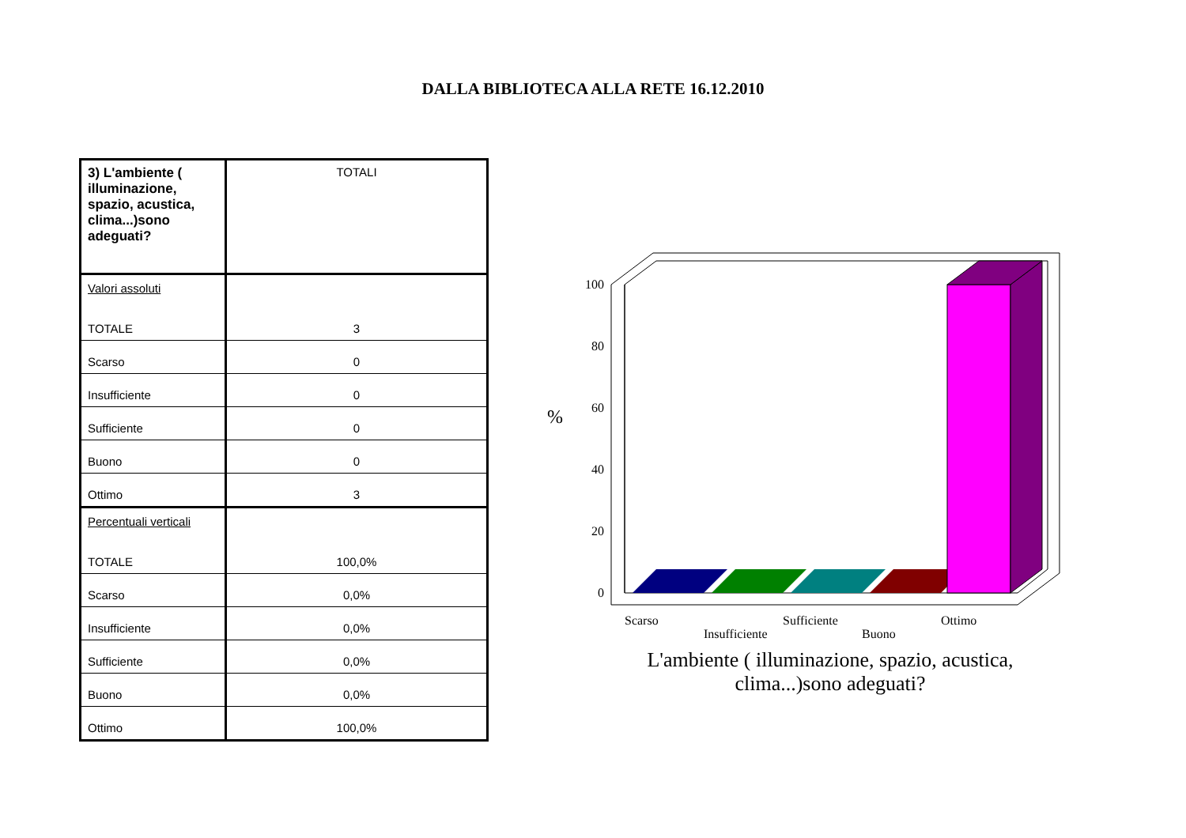DALLA BIBLIOTECA ALLA RETE 16.12.2010
| 3) L'ambiente ( illuminazione, spazio, acustica, clima...)sono adeguati? | TOTALI |
| Valori assoluti TOTALE | 3 |
| Scarso | 0 |
| Insufficiente | 0 |
| Sufficiente | 0 |
| Buono | 0 |
| Ottimo | 3 |
| Percentuali verticali TOTALE | 100,0% |
| Scarso | 0,0% |
| Insufficiente | 0,0% |
| Sufficiente | 0,0% |
| Buono | 0,0% |
| Ottimo | 100,0% |
100
80
60
40
20
0
%
Scarso
Insufficiente
Sufficiente
Buono
Ottimo
L'ambiente ( illuminazione, spazio, acustica, clima...)sono adeguati?